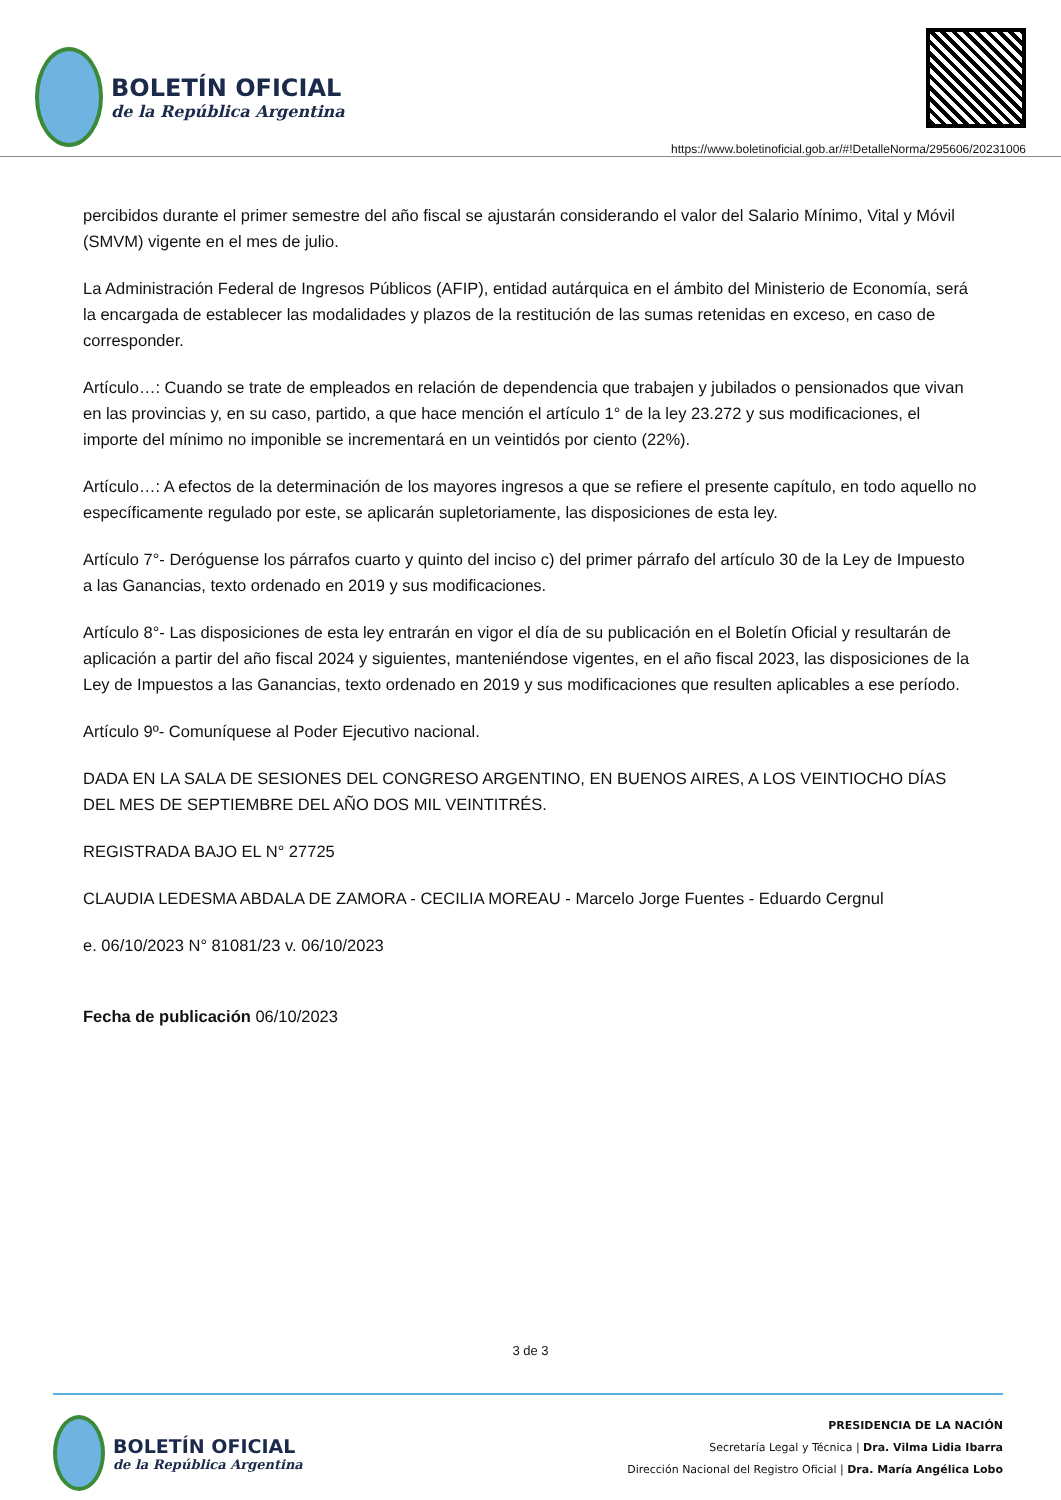BOLETÍN OFICIAL
de la República Argentina
https://www.boletinoficial.gob.ar/#!DetalleNorma/295606/20231006
percibidos durante el primer semestre del año fiscal se ajustarán considerando el valor del Salario Mínimo, Vital y Móvil (SMVM) vigente en el mes de julio.
La Administración Federal de Ingresos Públicos (AFIP), entidad autárquica en el ámbito del Ministerio de Economía, será la encargada de establecer las modalidades y plazos de la restitución de las sumas retenidas en exceso, en caso de corresponder.
Artículo…: Cuando se trate de empleados en relación de dependencia que trabajen y jubilados o pensionados que vivan en las provincias y, en su caso, partido, a que hace mención el artículo 1° de la ley 23.272 y sus modificaciones, el importe del mínimo no imponible se incrementará en un veintidós por ciento (22%).
Artículo…: A efectos de la determinación de los mayores ingresos a que se refiere el presente capítulo, en todo aquello no específicamente regulado por este, se aplicarán supletoriamente, las disposiciones de esta ley.
Artículo 7°- Deróguense los párrafos cuarto y quinto del inciso c) del primer párrafo del artículo 30 de la Ley de Impuesto a las Ganancias, texto ordenado en 2019 y sus modificaciones.
Artículo 8°- Las disposiciones de esta ley entrarán en vigor el día de su publicación en el Boletín Oficial y resultarán de aplicación a partir del año fiscal 2024 y siguientes, manteniéndose vigentes, en el año fiscal 2023, las disposiciones de la Ley de Impuestos a las Ganancias, texto ordenado en 2019 y sus modificaciones que resulten aplicables a ese período.
Artículo 9º- Comuníquese al Poder Ejecutivo nacional.
DADA EN LA SALA DE SESIONES DEL CONGRESO ARGENTINO, EN BUENOS AIRES, A LOS VEINTIOCHO DÍAS DEL MES DE SEPTIEMBRE DEL AÑO DOS MIL VEINTITRÉS.
REGISTRADA BAJO EL N° 27725
CLAUDIA LEDESMA ABDALA DE ZAMORA - CECILIA MOREAU - Marcelo Jorge Fuentes - Eduardo Cergnul
e. 06/10/2023 N° 81081/23 v. 06/10/2023
Fecha de publicación 06/10/2023
3 de 3
BOLETÍN OFICIAL
de la República Argentina
PRESIDENCIA DE LA NACIÓN
Secretaría Legal y Técnica | Dra. Vilma Lidia Ibarra
Dirección Nacional del Registro Oficial | Dra. María Angélica Lobo